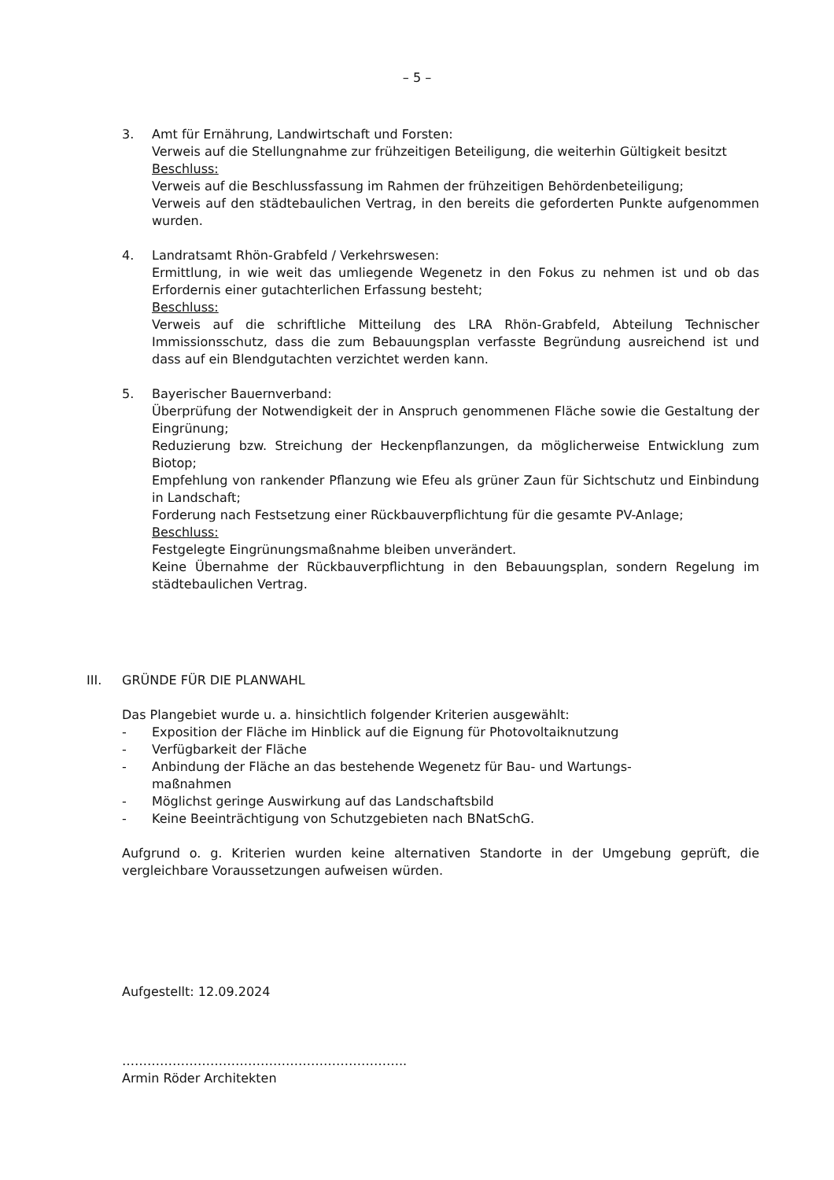– 5 –
3. Amt für Ernährung, Landwirtschaft und Forsten:
Verweis auf die Stellungnahme zur frühzeitigen Beteiligung, die weiterhin Gültigkeit besitzt
Beschluss:
Verweis auf die Beschlussfassung im Rahmen der frühzeitigen Behördenbeteiligung;
Verweis auf den städtebaulichen Vertrag, in den bereits die geforderten Punkte aufgenommen wurden.
4. Landratsamt Rhön-Grabfeld / Verkehrswesen:
Ermittlung, in wie weit das umliegende Wegenetz in den Fokus zu nehmen ist und ob das Erfordernis einer gutachterlichen Erfassung besteht;
Beschluss:
Verweis auf die schriftliche Mitteilung des LRA Rhön-Grabfeld, Abteilung Technischer Immissionsschutz, dass die zum Bebauungsplan verfasste Begründung ausreichend ist und dass auf ein Blendgutachten verzichtet werden kann.
5. Bayerischer Bauernverband:
Überprüfung der Notwendigkeit der in Anspruch genommenen Fläche sowie die Gestaltung der Eingrünung;
Reduzierung bzw. Streichung der Heckenpflanzungen, da möglicherweise Entwicklung zum Biotop;
Empfehlung von rankender Pflanzung wie Efeu als grüner Zaun für Sichtschutz und Einbindung in Landschaft;
Forderung nach Festsetzung einer Rückbauverpflichtung für die gesamte PV-Anlage;
Beschluss:
Festgelegte Eingrünungsmaßnahme bleiben unverändert.
Keine Übernahme der Rückbauverpflichtung in den Bebauungsplan, sondern Regelung im städtebaulichen Vertrag.
III. GRÜNDE FÜR DIE PLANWAHL
Das Plangebiet wurde u. a. hinsichtlich folgender Kriterien ausgewählt:
- Exposition der Fläche im Hinblick auf die Eignung für Photovoltaiknutzung
- Verfügbarkeit der Fläche
- Anbindung der Fläche an das bestehende Wegenetz für Bau- und Wartungs-
maßnahmen
- Möglichst geringe Auswirkung auf das Landschaftsbild
- Keine Beeinträchtigung von Schutzgebieten nach BNatSchG.
Aufgrund o. g. Kriterien wurden keine alternativen Standorte in der Umgebung geprüft, die vergleichbare Voraussetzungen aufweisen würden.
Aufgestellt: 12.09.2024
…………………………………………………………..
Armin Röder Architekten